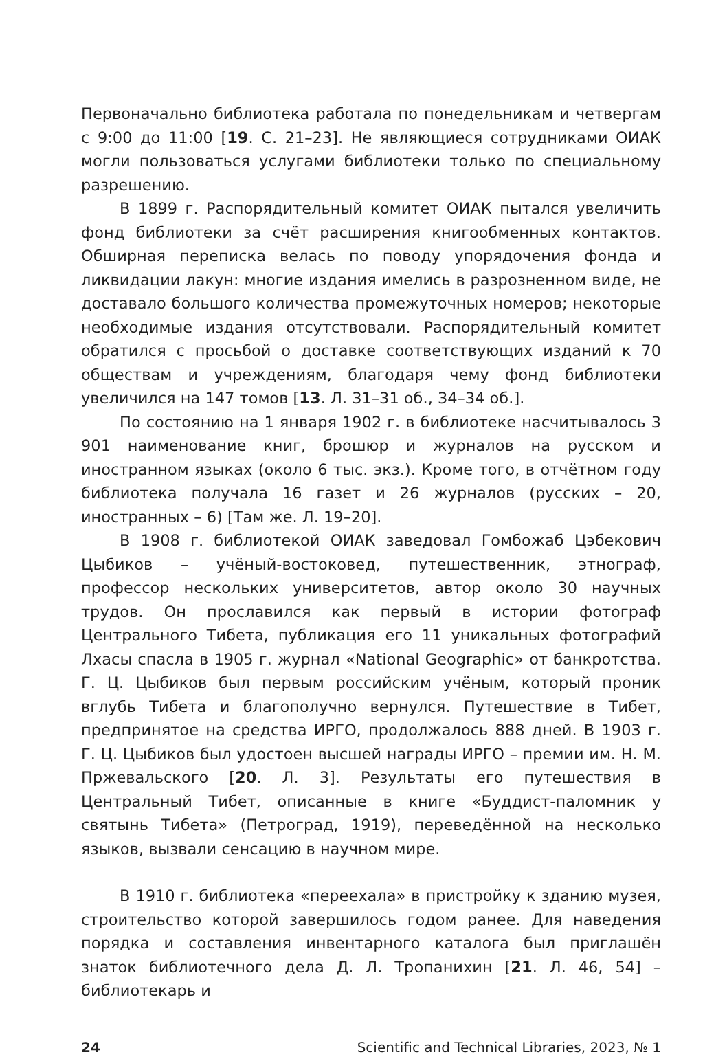Первоначально библиотека работала по понедельникам и четвергам с 9:00 до 11:00 [19. С. 21–23]. Не являющиеся сотрудниками ОИАК могли пользоваться услугами библиотеки только по специальному разрешению.
В 1899 г. Распорядительный комитет ОИАК пытался увеличить фонд библиотеки за счёт расширения книгообменных контактов. Обширная переписка велась по поводу упорядочения фонда и ликвидации лакун: многие издания имелись в разрозненном виде, не доставало большого количества промежуточных номеров; некоторые необходимые издания отсутствовали. Распорядительный комитет обратился с просьбой о доставке соответствующих изданий к 70 обществам и учреждениям, благодаря чему фонд библиотеки увеличился на 147 томов [13. Л. 31–31 об., 34–34 об.].
По состоянию на 1 января 1902 г. в библиотеке насчитывалось 3 901 наименование книг, брошюр и журналов на русском и иностранном языках (около 6 тыс. экз.). Кроме того, в отчётном году библиотека получала 16 газет и 26 журналов (русских – 20, иностранных – 6) [Там же. Л. 19–20].
В 1908 г. библиотекой ОИАК заведовал Гомбожаб Цэбекович Цыбиков – учёный-востоковед, путешественник, этнограф, профессор нескольких университетов, автор около 30 научных трудов. Он прославился как первый в истории фотограф Центрального Тибета, публикация его 11 уникальных фотографий Лхасы спасла в 1905 г. журнал «National Geographic» от банкротства. Г. Ц. Цыбиков был первым российским учёным, который проник вглубь Тибета и благополучно вернулся. Путешествие в Тибет, предпринятое на средства ИРГО, продолжалось 888 дней. В 1903 г. Г. Ц. Цыбиков был удостоен высшей награды ИРГО – премии им. Н. М. Пржевальского [20. Л. 3]. Результаты его путешествия в Центральный Тибет, описанные в книге «Буддист-паломник у святынь Тибета» (Петроград, 1919), переведённой на несколько языков, вызвали сенсацию в научном мире.
В 1910 г. библиотека «переехала» в пристройку к зданию музея, строительство которой завершилось годом ранее. Для наведения порядка и составления инвентарного каталога был приглашён знаток библиотечного дела Д. Л. Тропанихин [21. Л. 46, 54] – библиотекарь и
24 Scientific and Technical Libraries, 2023, № 1